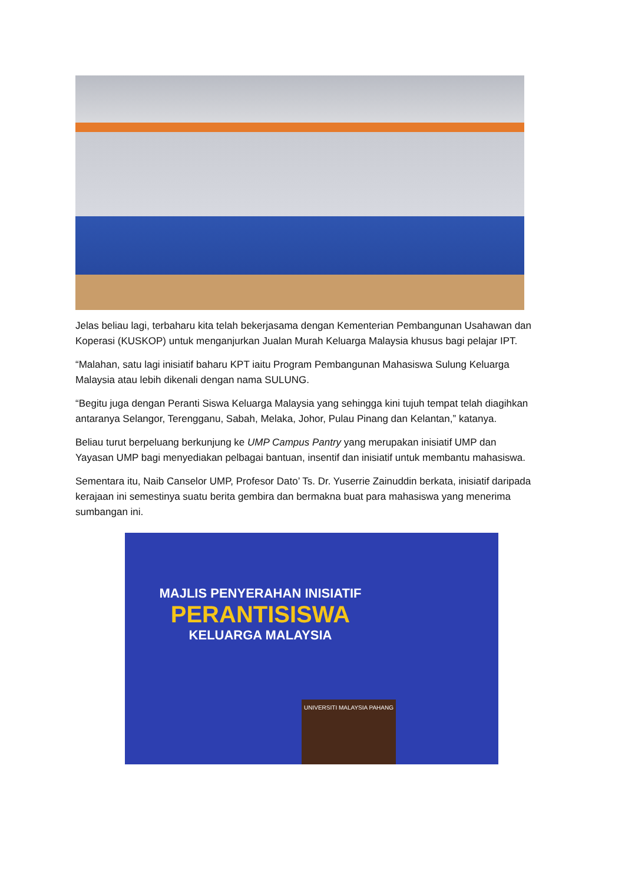Jelas beliau lagi, terbaharu kita telah bekerjasama dengan Kementerian Pembangunan Usahawan dan Koperasi (KUSKOP) untuk menganjurkan Jualan Murah Keluarga Malaysia khusus bagi pelajar IPT.
“Malahan, satu lagi inisiatif baharu KPT iaitu Program Pembangunan Mahasiswa Sulung Keluarga Malaysia atau lebih dikenali dengan nama SULUNG.
“Begitu juga dengan Peranti Siswa Keluarga Malaysia yang sehingga kini tujuh tempat telah diagihkan antaranya Selangor, Terengganu, Sabah, Melaka, Johor, Pulau Pinang dan Kelantan,” katanya.
Beliau turut berpeluang berkunjung ke UMP Campus Pantry yang merupakan inisiatif UMP dan Yayasan UMP bagi menyediakan pelbagai bantuan, insentif dan inisiatif untuk membantu mahasiswa.
Sementara itu, Naib Canselor UMP, Profesor Dato’ Ts. Dr. Yuserrie Zainuddin berkata, inisiatif daripada kerajaan ini semestinya suatu berita gembira dan bermakna buat para mahasiswa yang menerima sumbangan ini.
MAJLIS PENYERAHAN INISIATIF
PERANTISISWA
KELUARGA MALAYSIA
UNIVERSITI MALAYSIA PAHANG